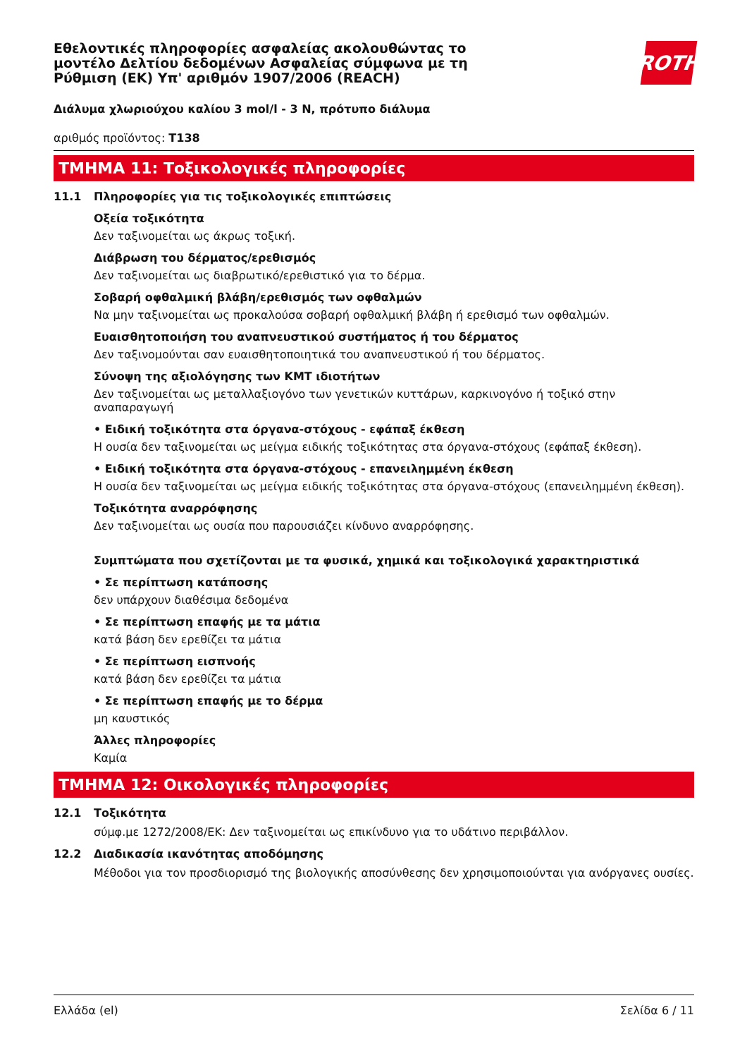Εθελοντικές πληροφορίες ασφαλείας ακολουθώντας το
μοντέλο Δελτίου δεδομένων Ασφαλείας σύμφωνα με τη
Ρύθμιση (ΕΚ) Υπ' αριθμόν 1907/2006 (REACH)
ROTH
Διάλυμα χλωριούχου καλίου 3 mol/l - 3 N, πρότυπο διάλυμα
αριθμός προϊόντος: T138
ΤΜΗΜΑ 11: Τοξικολογικές πληροφορίες
11.1 Πληροφορίες για τις τοξικολογικές επιπτώσεις
Οξεία τοξικότητα
Δεν ταξινομείται ως άκρως τοξική.
Διάβρωση του δέρματος/ερεθισμός
Δεν ταξινομείται ως διαβρωτικό/ερεθιστικό για το δέρμα.
Σοβαρή οφθαλμική βλάβη/ερεθισμός των οφθαλμών
Να μην ταξινομείται ως προκαλούσα σοβαρή οφθαλμική βλάβη ή ερεθισμό των οφθαλμών.
Ευαισθητοποιήση του αναπνευστικού συστήματος ή του δέρματος
Δεν ταξινομούνται σαν ευαισθητοποιητικά του αναπνευστικού ή του δέρματος.
Σύνοψη της αξιολόγησης των ΚΜΤ ιδιοτήτων
Δεν ταξινομείται ως μεταλλαξιογόνο των γενετικών κυττάρων, καρκινογόνο ή τοξικό στην αναπαραγωγή
• Ειδική τοξικότητα στα όργανα-στόχους - εφάπαξ έκθεση
Η ουσία δεν ταξινομείται ως μείγμα ειδικής τοξικότητας στα όργανα-στόχους (εφάπαξ έκθεση).
• Ειδική τοξικότητα στα όργανα-στόχους - επανειλημμένη έκθεση
Η ουσία δεν ταξινομείται ως μείγμα ειδικής τοξικότητας στα όργανα-στόχους (επανειλημμένη έκθεση).
Τοξικότητα αναρρόφησης
Δεν ταξινομείται ως ουσία που παρουσιάζει κίνδυνο αναρρόφησης.
Συμπτώματα που σχετίζονται με τα φυσικά, χημικά και τοξικολογικά χαρακτηριστικά
• Σε περίπτωση κατάποσης
δεν υπάρχουν διαθέσιμα δεδομένα
• Σε περίπτωση επαφής με τα μάτια
κατά βάση δεν ερεθίζει τα μάτια
• Σε περίπτωση εισπνοής
κατά βάση δεν ερεθίζει τα μάτια
• Σε περίπτωση επαφής με το δέρμα
μη καυστικός
Άλλες πληροφορίες
Καμία
ΤΜΗΜΑ 12: Οικολογικές πληροφορίες
12.1 Τοξικότητα
σύμφ.με 1272/2008/ΕΚ: Δεν ταξινομείται ως επικίνδυνο για το υδάτινο περιβάλλον.
12.2 Διαδικασία ικανότητας αποδόμησης
Μέθοδοι για τον προσδιορισμό της βιολογικής αποσύνθεσης δεν χρησιμοποιούνται για ανόργανες ουσίες.
Ελλάδα (el) Σελίδα 6 / 11